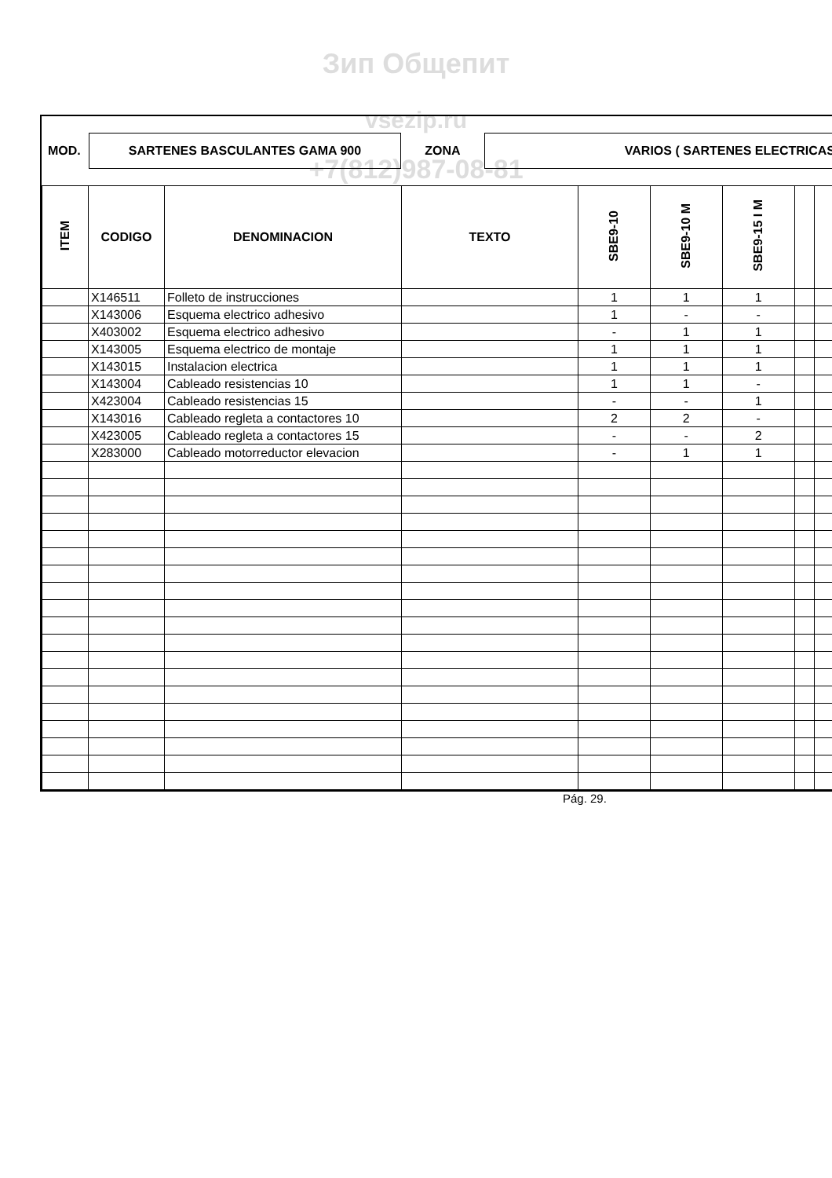Зип Общепит
vsezip.ru
+7(812)987-08-81
MOD.
SARTENES BASCULANTES GAMA 900
ZONA
VARIOS ( SARTENES ELECTRICAS
| ITEM | CODIGO | DENOMINACION | TEXTO | SBE9-10 | SBE9-10 M | SBE9-15 I M | | | |
| --- | --- | --- | --- | --- | --- | --- | --- | --- | --- |
| | X146511 | Folleto de instrucciones | | 1 | 1 | 1 | | | |
| | X143006 | Esquema electrico adhesivo | | 1 | - | - | | | |
| | X403002 | Esquema electrico adhesivo | | - | 1 | 1 | | | |
| | X143005 | Esquema electrico de montaje | | 1 | 1 | 1 | | | |
| | X143015 | Instalacion electrica | | 1 | 1 | 1 | | | |
| | X143004 | Cableado resistencias 10 | | 1 | 1 | - | | | |
| | X423004 | Cableado resistencias 15 | | - | - | 1 | | | |
| | X143016 | Cableado regleta a contactores 10 | | 2 | 2 | - | | | |
| | X423005 | Cableado regleta a contactores 15 | | - | - | 2 | | | |
| | X283000 | Cableado motorreductor elevacion | | - | 1 | 1 | | | |
Pág. 29.